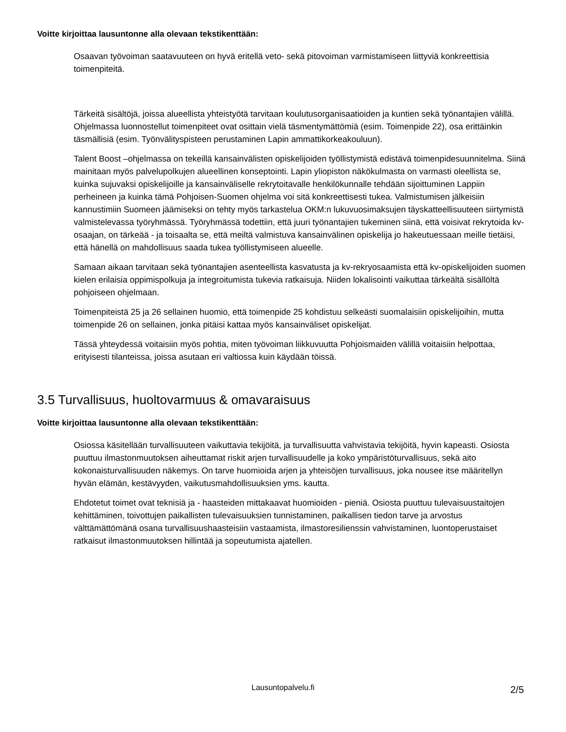Voitte kirjoittaa lausuntonne alla olevaan tekstikenttään:
Osaavan työvoiman saatavuuteen on hyvä eritellä veto- sekä pitovoiman varmistamiseen liittyviä konkreettisia toimenpiteitä.
Tärkeitä sisältöjä, joissa alueellista yhteistyötä tarvitaan koulutusorganisaatioiden ja kuntien sekä työnantajien välillä. Ohjelmassa luonnostellut toimenpiteet ovat osittain vielä täsmentymättömiä (esim. Toimenpide 22), osa erittäinkin täsmällisiä (esim. Työnvälityspisteen perustaminen Lapin ammattikorkeakouluun).
Talent Boost –ohjelmassa on tekeillä kansainvälisten opiskelijoiden työllistymistä edistävä toimenpidesuunnitelma. Siinä mainitaan myös palvelupolkujen alueellinen konseptointi. Lapin yliopiston näkökulmasta on varmasti oleellista se, kuinka sujuvaksi opiskelijoille ja kansainväliselle rekrytoitavalle henkilökunnalle tehdään sijoittuminen Lappiin perheineen ja kuinka tämä Pohjoisen-Suomen ohjelma voi sitä konkreettisesti tukea. Valmistumisen jälkeisiin kannustimiin Suomeen jäämiseksi on tehty myös tarkastelua OKM:n lukuvuosimaksujen täyskatteellisuuteen siirtymistä valmistelevassa työryhmässä. Työryhmässä todettiin, että juuri työnantajien tukeminen siinä, että voisivat rekrytoida kv-osaajan, on tärkeää - ja toisaalta se, että meiltä valmistuva kansainvälinen opiskelija jo hakeutuessaan meille tietäisi, että hänellä on mahdollisuus saada tukea työllistymiseen alueelle.
Samaan aikaan tarvitaan sekä työnantajien asenteellista kasvatusta ja kv-rekryosaamista että kv-opiskelijoiden suomen kielen erilaisia oppimispolkuja ja integroitumista tukevia ratkaisuja. Niiden lokalisointi vaikuttaa tärkeältä sisällöltä pohjoiseen ohjelmaan.
Toimenpiteistä 25 ja 26 sellainen huomio, että toimenpide 25 kohdistuu selkeästi suomalaisiin opiskelijoihin, mutta toimenpide 26 on sellainen, jonka pitäisi kattaa myös kansainväliset opiskelijat.
Tässä yhteydessä voitaisiin myös pohtia, miten työvoiman liikkuvuutta Pohjoismaiden välillä voitaisiin helpottaa, erityisesti tilanteissa, joissa asutaan eri valtiossa kuin käydään töissä.
3.5 Turvallisuus, huoltovarmuus & omavaraisuus
Voitte kirjoittaa lausuntonne alla olevaan tekstikenttään:
Osiossa käsitellään turvallisuuteen vaikuttavia tekijöitä, ja turvallisuutta vahvistavia tekijöitä, hyvin kapeasti. Osiosta puuttuu ilmastonmuutoksen aiheuttamat riskit arjen turvallisuudelle ja koko ympäristöturvallisuus, sekä aito kokonaisturvallisuuden näkemys. On tarve huomioida arjen ja yhteisöjen turvallisuus, joka nousee itse määritellyn hyvän elämän, kestävyyden, vaikutusmahdollisuuksien yms. kautta.
Ehdotetut toimet ovat teknisiä ja - haasteiden mittakaavat huomioiden - pieniä. Osiosta puuttuu tulevaisuustaitojen kehittäminen, toivottujen paikallisten tulevaisuuksien tunnistaminen, paikallisen tiedon tarve ja arvostus välttämättömänä osana turvallisuushaasteisiin vastaamista, ilmastoresilienssin vahvistaminen, luontoperustaiset ratkaisut ilmastonmuutoksen hillintää ja sopeutumista ajatellen.
Lausuntopalvelu.fi 2/5